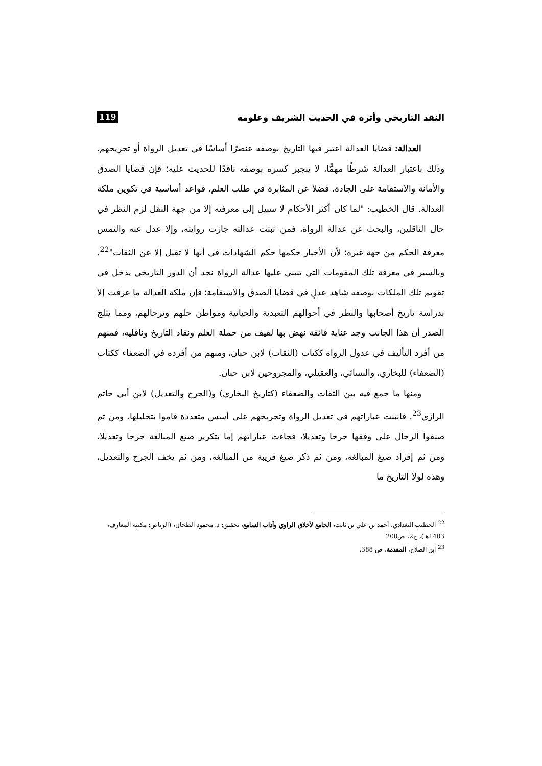النقد التاريخي وأثره في الحديث الشريف وعلومه 119
العدالة: قضايا العدالة اعتبر فيها التاريخ بوصفه عنصرًا أساسًا في تعديل الرواة أو تجريحهم، وذلك باعتبار العدالة شرطًا مهمًّا، لا ينجبر كسره بوصفه ناقدًا للحديث عليه؛ فإن قضايا الصدق والأمانة والاستقامة على الجادة، فضلا عن المثابرة في طلب العلم، قواعد أساسية في تكوين ملكة العدالة. قال الخطيب: "لما كان أكثر الأحكام لا سبيل إلى معرفته إلا من جهة النقل لزم النظر في حال الناقلين، والبحث عن عدالة الرواة، فمن ثبتت عدالته جازت روايته، وإلا عدل عنه والتمس معرفة الحكم من جهة غيره؛ لأن الأخبار حكمها حكم الشهادات في أنها لا تقبل إلا عن الثقات"<sup>22</sup>. وبالسبر في معرفة تلك المقومات التي تنبني عليها عدالة الرواة نجد أن الدور التاريخي يدخل في تقويم تلك الملكات بوصفه شاهد عدلٍ في قضايا الصدق والاستقامة؛ فإن ملكة العدالة ما عرفت إلا بدراسة تاريخ أصحابها والنظر في أحوالهم التعبدية والحياتية ومواطن حلهم وترحالهم، ومما يثلج الصدر أن هذا الجانب وجد عناية فائقة نهض بها لفيف من حملة العلم ونقاد التاريخ وناقليه، فمنهم من أفرد التأليف في عدول الرواة ككتاب (الثقات) لابن حبان، ومنهم من أفرده في الضعفاء ككتاب (الضعفاء) للبخاري، والنسائي، والعقيلي، والمجروحين لابن حبان.
ومنها ما جمع فيه بين الثقات والضعفاء (كتاريخ البخاري) و(الجرح والتعديل) لابن أبي حاتم الرازي<sup>23</sup>. فانبنت عباراتهم في تعديل الرواة وتجريحهم على أسس متعددة قاموا بتحليلها، ومن ثم صنفوا الرجال على وفقها جرحا وتعديلا، فجاءت عباراتهم إما بتكرير صيغ المبالغة جرحا وتعديلا، ومن ثم إفراد صيغ المبالغة، ومن ثم ذكر صيغ قريبة من المبالغة، ومن ثم يخف الجرح والتعديل، وهذه لولا التاريخ ما
<sup>22</sup> الخطيب البغدادي، أحمد بن علي بن ثابت، الجامع لأخلاق الراوي وآداب السامع، تحقيق: د. محمود الطحان، (الرياض: مكتبة المعارف، 1403هـ)، ج2، ص200.
<sup>23</sup> ابن الصلاح، المقدمة، ص 388.